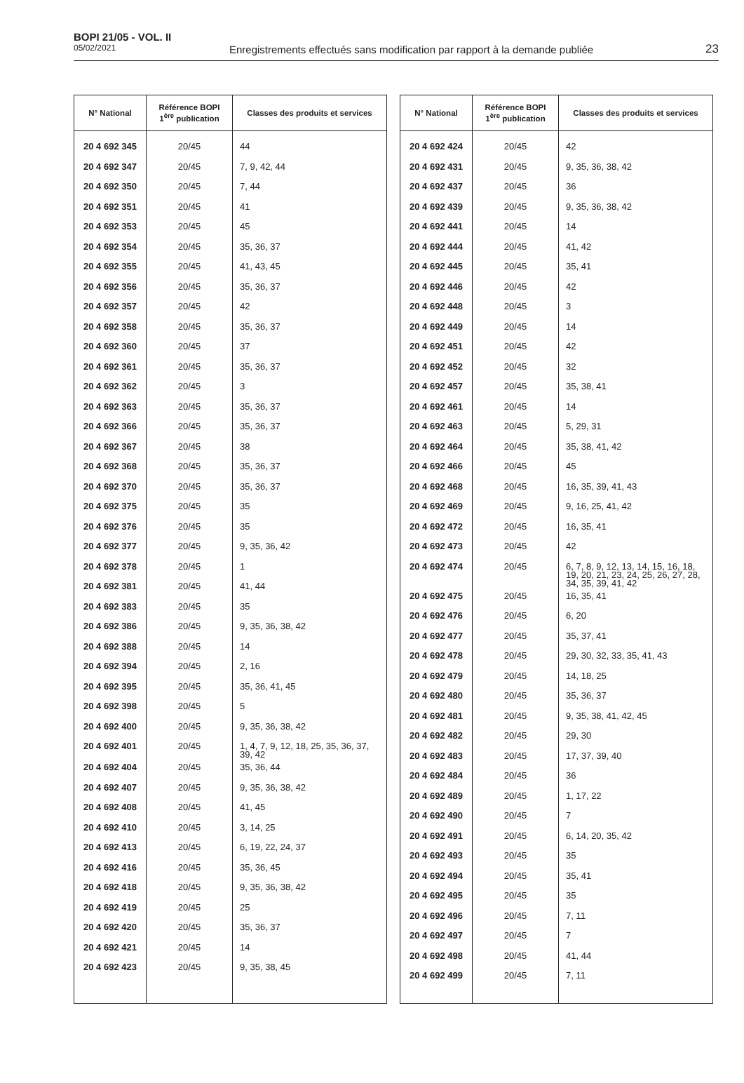BOPI 21/05 - VOL. II
05/02/2021
Enregistrements effectués sans modification par rapport à la demande publiée
23
| N° National | Référence BOPI 1<sup>ère</sup> publication | Classes des produits et services |
| --- | --- | --- |
| 20 4 692 345 | 20/45 | 44 |
| 20 4 692 347 | 20/45 | 7, 9, 42, 44 |
| 20 4 692 350 | 20/45 | 7, 44 |
| 20 4 692 351 | 20/45 | 41 |
| 20 4 692 353 | 20/45 | 45 |
| 20 4 692 354 | 20/45 | 35, 36, 37 |
| 20 4 692 355 | 20/45 | 41, 43, 45 |
| 20 4 692 356 | 20/45 | 35, 36, 37 |
| 20 4 692 357 | 20/45 | 42 |
| 20 4 692 358 | 20/45 | 35, 36, 37 |
| 20 4 692 360 | 20/45 | 37 |
| 20 4 692 361 | 20/45 | 35, 36, 37 |
| 20 4 692 362 | 20/45 | 3 |
| 20 4 692 363 | 20/45 | 35, 36, 37 |
| 20 4 692 366 | 20/45 | 35, 36, 37 |
| 20 4 692 367 | 20/45 | 38 |
| 20 4 692 368 | 20/45 | 35, 36, 37 |
| 20 4 692 370 | 20/45 | 35, 36, 37 |
| 20 4 692 375 | 20/45 | 35 |
| 20 4 692 376 | 20/45 | 35 |
| 20 4 692 377 | 20/45 | 9, 35, 36, 42 |
| 20 4 692 378 | 20/45 | 1 |
| 20 4 692 381 | 20/45 | 41, 44 |
| 20 4 692 383 | 20/45 | 35 |
| 20 4 692 386 | 20/45 | 9, 35, 36, 38, 42 |
| 20 4 692 388 | 20/45 | 14 |
| 20 4 692 394 | 20/45 | 2, 16 |
| 20 4 692 395 | 20/45 | 35, 36, 41, 45 |
| 20 4 692 398 | 20/45 | 5 |
| 20 4 692 400 | 20/45 | 9, 35, 36, 38, 42 |
| 20 4 692 401 | 20/45 | 1, 4, 7, 9, 12, 18, 25, 35, 36, 37, 39, 42 |
| 20 4 692 404 | 20/45 | 35, 36, 44 |
| 20 4 692 407 | 20/45 | 9, 35, 36, 38, 42 |
| 20 4 692 408 | 20/45 | 41, 45 |
| 20 4 692 410 | 20/45 | 3, 14, 25 |
| 20 4 692 413 | 20/45 | 6, 19, 22, 24, 37 |
| 20 4 692 416 | 20/45 | 35, 36, 45 |
| 20 4 692 418 | 20/45 | 9, 35, 36, 38, 42 |
| 20 4 692 419 | 20/45 | 25 |
| 20 4 692 420 | 20/45 | 35, 36, 37 |
| 20 4 692 421 | 20/45 | 14 |
| 20 4 692 423 | 20/45 | 9, 35, 38, 45 |
| N° National | Référence BOPI 1<sup>ère</sup> publication | Classes des produits et services |
| --- | --- | --- |
| 20 4 692 424 | 20/45 | 42 |
| 20 4 692 431 | 20/45 | 9, 35, 36, 38, 42 |
| 20 4 692 437 | 20/45 | 36 |
| 20 4 692 439 | 20/45 | 9, 35, 36, 38, 42 |
| 20 4 692 441 | 20/45 | 14 |
| 20 4 692 444 | 20/45 | 41, 42 |
| 20 4 692 445 | 20/45 | 35, 41 |
| 20 4 692 446 | 20/45 | 42 |
| 20 4 692 448 | 20/45 | 3 |
| 20 4 692 449 | 20/45 | 14 |
| 20 4 692 451 | 20/45 | 42 |
| 20 4 692 452 | 20/45 | 32 |
| 20 4 692 457 | 20/45 | 35, 38, 41 |
| 20 4 692 461 | 20/45 | 14 |
| 20 4 692 463 | 20/45 | 5, 29, 31 |
| 20 4 692 464 | 20/45 | 35, 38, 41, 42 |
| 20 4 692 466 | 20/45 | 45 |
| 20 4 692 468 | 20/45 | 16, 35, 39, 41, 43 |
| 20 4 692 469 | 20/45 | 9, 16, 25, 41, 42 |
| 20 4 692 472 | 20/45 | 16, 35, 41 |
| 20 4 692 473 | 20/45 | 42 |
| 20 4 692 474 | 20/45 | 6, 7, 8, 9, 12, 13, 14, 15, 16, 18, 19, 20, 21, 23, 24, 25, 26, 27, 28, 34, 35, 39, 41, 42 |
| 20 4 692 475 | 20/45 | 16, 35, 41 |
| 20 4 692 476 | 20/45 | 6, 20 |
| 20 4 692 477 | 20/45 | 35, 37, 41 |
| 20 4 692 478 | 20/45 | 29, 30, 32, 33, 35, 41, 43 |
| 20 4 692 479 | 20/45 | 14, 18, 25 |
| 20 4 692 480 | 20/45 | 35, 36, 37 |
| 20 4 692 481 | 20/45 | 9, 35, 38, 41, 42, 45 |
| 20 4 692 482 | 20/45 | 29, 30 |
| 20 4 692 483 | 20/45 | 17, 37, 39, 40 |
| 20 4 692 484 | 20/45 | 36 |
| 20 4 692 489 | 20/45 | 1, 17, 22 |
| 20 4 692 490 | 20/45 | 7 |
| 20 4 692 491 | 20/45 | 6, 14, 20, 35, 42 |
| 20 4 692 493 | 20/45 | 35 |
| 20 4 692 494 | 20/45 | 35, 41 |
| 20 4 692 495 | 20/45 | 35 |
| 20 4 692 496 | 20/45 | 7, 11 |
| 20 4 692 497 | 20/45 | 7 |
| 20 4 692 498 | 20/45 | 41, 44 |
| 20 4 692 499 | 20/45 | 7, 11 |